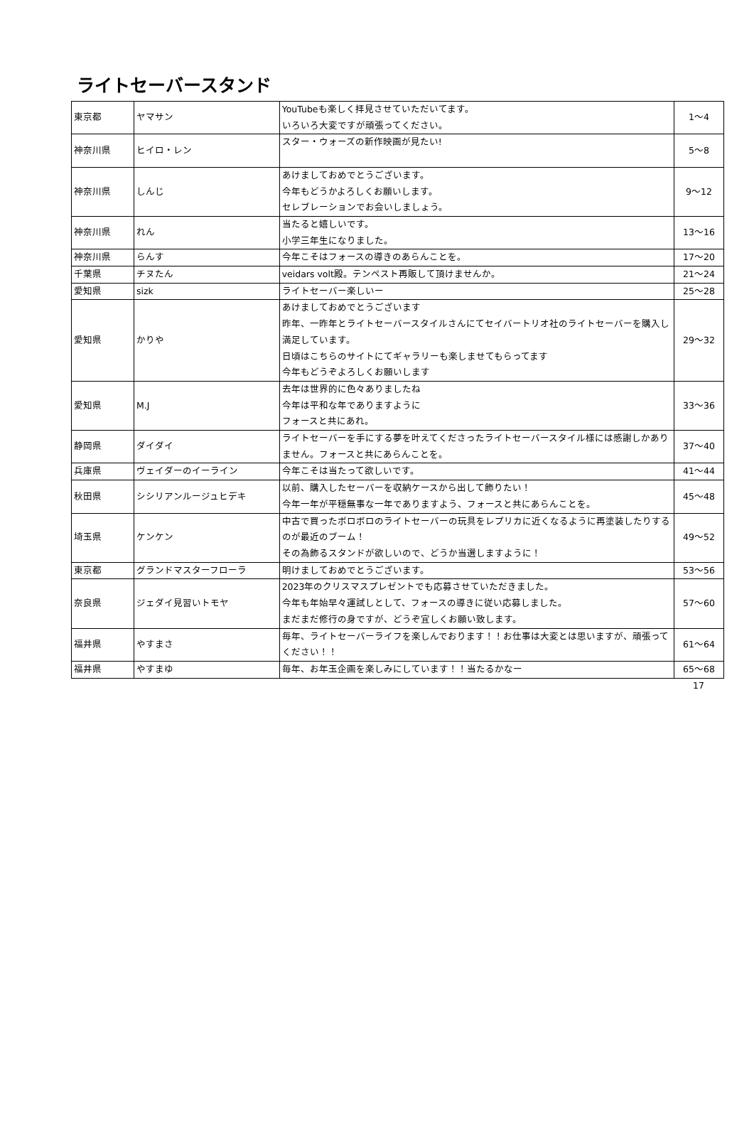ライトセーバースタンド
| 東京都 | ヤマサン | YouTubeも楽しく拝見させていただいてます。 いろいろ大変ですが頑張ってください。 | 1～4 |
| 神奈川県 | ヒイロ・レン | スター・ウォーズの新作映画が見たい! | 5～8 |
| 神奈川県 | しんじ | あけましておめでとうございます。 今年もどうかよろしくお願いします。 セレブレーションでお会いしましょう。 | 9～12 |
| 神奈川県 | れん | 当たると嬉しいです。 小学三年生になりました。 | 13～16 |
| 神奈川県 | らんす | 今年こそはフォースの導きのあらんことを。 | 17～20 |
| 千葉県 | チヌたん | veidars volt殿。テンペスト再販して頂けませんか。 | 21～24 |
| 愛知県 | sizk | ライトセーバー楽しいー | 25～28 |
| 愛知県 | かりや | あけましておめでとうございます 昨年、一昨年とライトセーバースタイルさんにてセイバートリオ社のライトセーバーを購入し満足しています。 日頃はこちらのサイトにてギャラリーも楽しませてもらってます 今年もどうぞよろしくお願いします | 29～32 |
| 愛知県 | M.J | 去年は世界的に色々ありましたね 今年は平和な年でありますように フォースと共にあれ。 | 33～36 |
| 静岡県 | ダイダイ | ライトセーバーを手にする夢を叶えてくださったライトセーバースタイル様には感謝しかありません。フォースと共にあらんことを。 | 37～40 |
| 兵庫県 | ヴェイダーのイーライン | 今年こそは当たって欲しいです。 | 41～44 |
| 秋田県 | シシリアンルージュヒデキ | 以前、購入したセーバーを収納ケースから出して飾りたい！ 今年一年が平穏無事な一年でありますよう、フォースと共にあらんことを。 | 45～48 |
| 埼玉県 | ケンケン | 中古で買ったボロボロのライトセーバーの玩具をレプリカに近くなるように再塗装したりするのが最近のブーム！ その為飾るスタンドが欲しいので、どうか当選しますように！ | 49～52 |
| 東京都 | グランドマスターフローラ | 明けましておめでとうございます。 | 53～56 |
| 奈良県 | ジェダイ見習いトモヤ | 2023年のクリスマスプレゼントでも応募させていただきました。 今年も年始早々運試しとして、フォースの導きに従い応募しました。 まだまだ修行の身ですが、どうぞ宜しくお願い致します。 | 57～60 |
| 福井県 | やすまさ | 毎年、ライトセーバーライフを楽しんでおります！！お仕事は大変とは思いますが、頑張ってください！！ | 61～64 |
| 福井県 | やすまゆ | 毎年、お年玉企画を楽しみにしています！！当たるかなー | 65～68 |
17